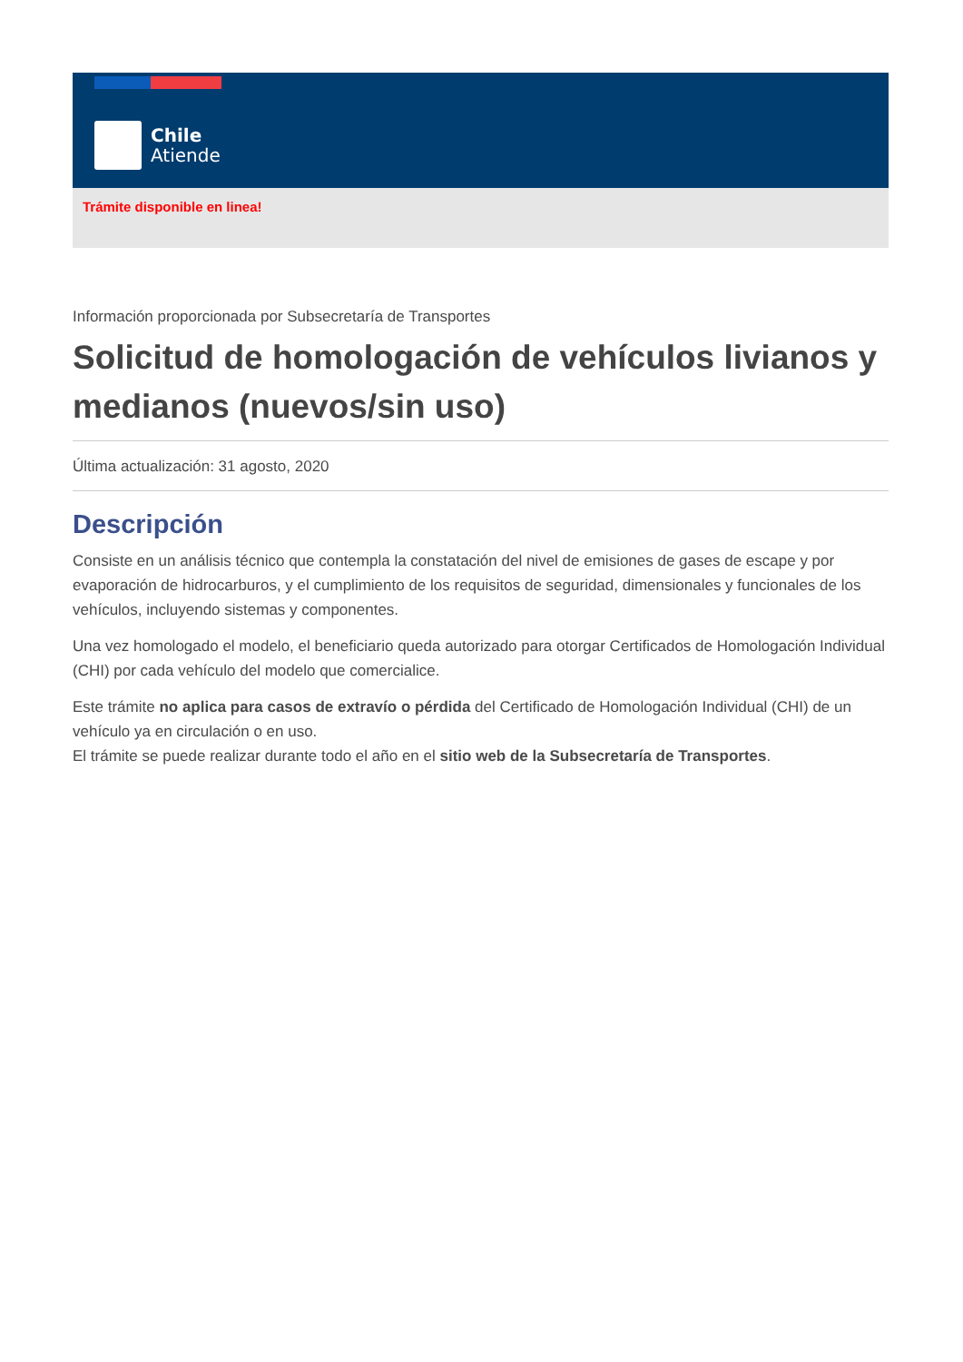Chile
Atiende
Trámite disponible en linea!
Información proporcionada por Subsecretaría de Transportes
Solicitud de homologación de vehículos livianos y medianos (nuevos/sin uso)
Última actualización: 31 agosto, 2020
Descripción
Consiste en un análisis técnico que contempla la constatación del nivel de emisiones de gases de escape y por evaporación de hidrocarburos, y el cumplimiento de los requisitos de seguridad, dimensionales y funcionales de los vehículos, incluyendo sistemas y componentes.
Una vez homologado el modelo, el beneficiario queda autorizado para otorgar Certificados de Homologación Individual (CHI) por cada vehículo del modelo que comercialice.
Este trámite no aplica para casos de extravío o pérdida del Certificado de Homologación Individual (CHI) de un vehículo ya en circulación o en uso.
El trámite se puede realizar durante todo el año en el sitio web de la Subsecretaría de Transportes.